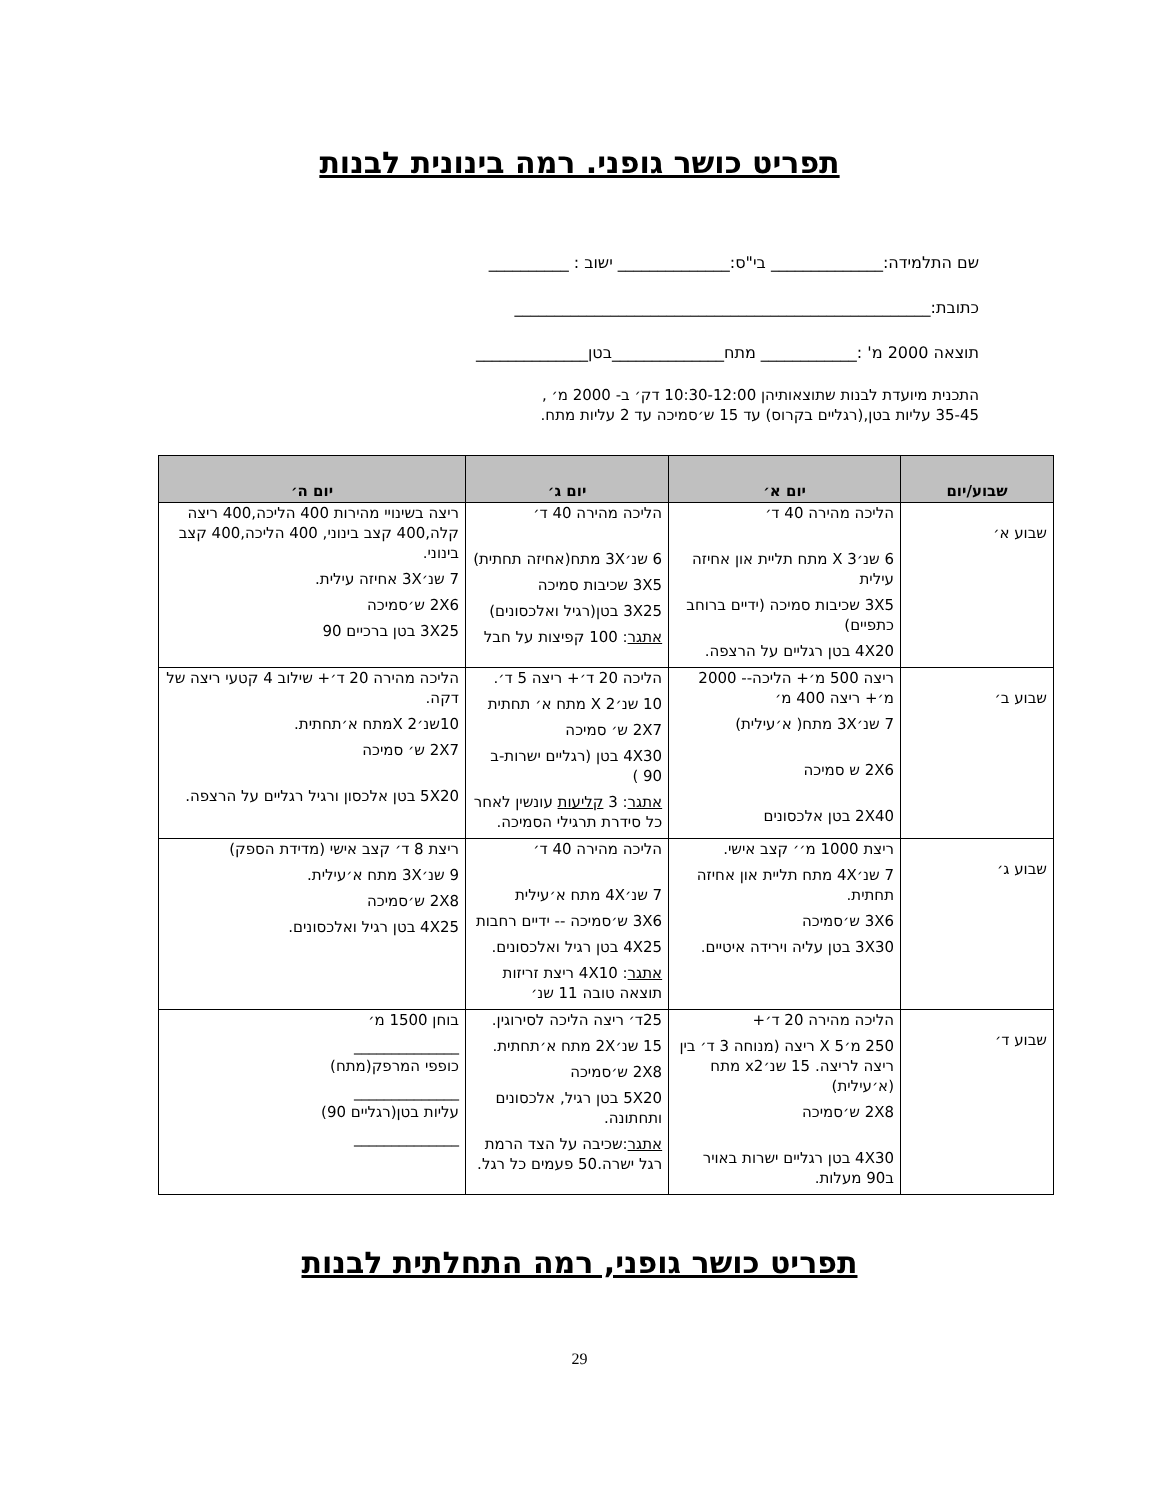תפריט כושר גופני. רמה בינונית לבנות
שם התלמידה:______________ בי"ס:______________ ישוב : __________
כתובת:____________________________________________________
תוצאה 2000 מ' :____________ מתח______________בטן______________
התכנית מיועדת לבנות שתוצאותיהן 10:30-12:00 דק׳ ב- 2000 מ׳ ,
35-45 עליות בטן,(רגליים בקרוס) עד 15 ש׳סמיכה עד 2 עליות מתח.
| שבוע/יום | יום א׳ | יום ג׳ | יום ה׳ |
| --- | --- | --- | --- |
| שבוע א׳ | הליכה מהירה 40 ד׳ 6 שנ׳X 3 מתח תליית און אחיזה עילית 3X5 שכיבות סמיכה (ידיים ברוחב כתפיים) 4X20 בטן רגליים על הרצפה. | הליכה מהירה 40 ד׳ 6 שנ׳3X מתח(אחיזה תחתית) 3X5 שכיבות סמיכה 3X25 בטן(רגיל ואלכסונים) אתגר : 100 קפיצות על חבל | ריצה בשינויי מהירות 400 הליכה,400 ריצה קלה,400 קצב בינוני, 400 הליכה,400 קצב בינוני. 7 שנ׳3X אחיזה עילית. 2X6 ש׳סמיכה 3X25 בטן ברכיים 90 |
| שבוע ב׳ | ריצה 500 מ׳+ הליכה-- 2000 מ׳+ ריצה 400 מ׳ 7 שנ׳3X מתח( א׳עילית) 2X6 ש סמיכה 2X40 בטן אלכסונים | הליכה 20 ד׳+ ריצה 5 ד׳. 10 שנ׳X 2 מתח א׳ תחתית 2X7 ש׳ סמיכה 4X30 בטן (רגליים ישרות-ב 90 ) אתגר : 3 קליעות עונשין לאחר כל סידרת תרגילי הסמיכה. | הליכה מהירה 20 ד׳+ שילוב 4 קטעי ריצה של דקה. 10שנ׳X 2מתח א׳תחתית. 2X7 ש׳ סמיכה 5X20 בטן אלכסון ורגיל רגליים על הרצפה. |
| שבוע ג׳ | ריצת 1000 מ׳׳ קצב אישי. 7 שנ׳4X מתח תליית און אחיזה תחתית. 3X6 ש׳סמיכה 3X30 בטן עליה וירידה איטיים. | הליכה מהירה 40 ד׳ 7 שנ׳4X מתח א׳עילית 3X6 ש׳סמיכה -- ידיים רחבות 4X25 בטן רגיל ואלכסונים. אתגר : 4X10 ריצת זריזות תוצאה טובה 11 שנ׳ | ריצת 8 ד׳ קצב אישי (מדידת הספק) 9 שנ׳3X מתח א׳עילית. 2X8 ש׳סמיכה 4X25 בטן רגיל ואלכסונים. |
| שבוע ד׳ | הליכה מהירה 20 ד׳+ 250 מ׳X 5 ריצה (מנוחה 3 ד׳ בין ריצה לריצה. 15 שנ׳x2 מתח (א׳עילית) 2X8 ש׳סמיכה 4X30 בטן רגליים ישרות באויר ב90 מעלות. | 25ד׳ ריצה הליכה לסירוגין. 15 שנ׳2X מתח א׳תחתית. 2X8 ש׳סמיכה 5X20 בטן רגיל, אלכסונים ותחתונה. אתגר :שכיבה על הצד הרמת רגל ישרה.50 פעמים כל רגל. | בוחן 1500 מ׳ ______________ כופפי המרפק(מתח) ______________ עליות בטן(רגליים 90) ______________ |
תפריט כושר גופני, רמה התחלתית לבנות
29